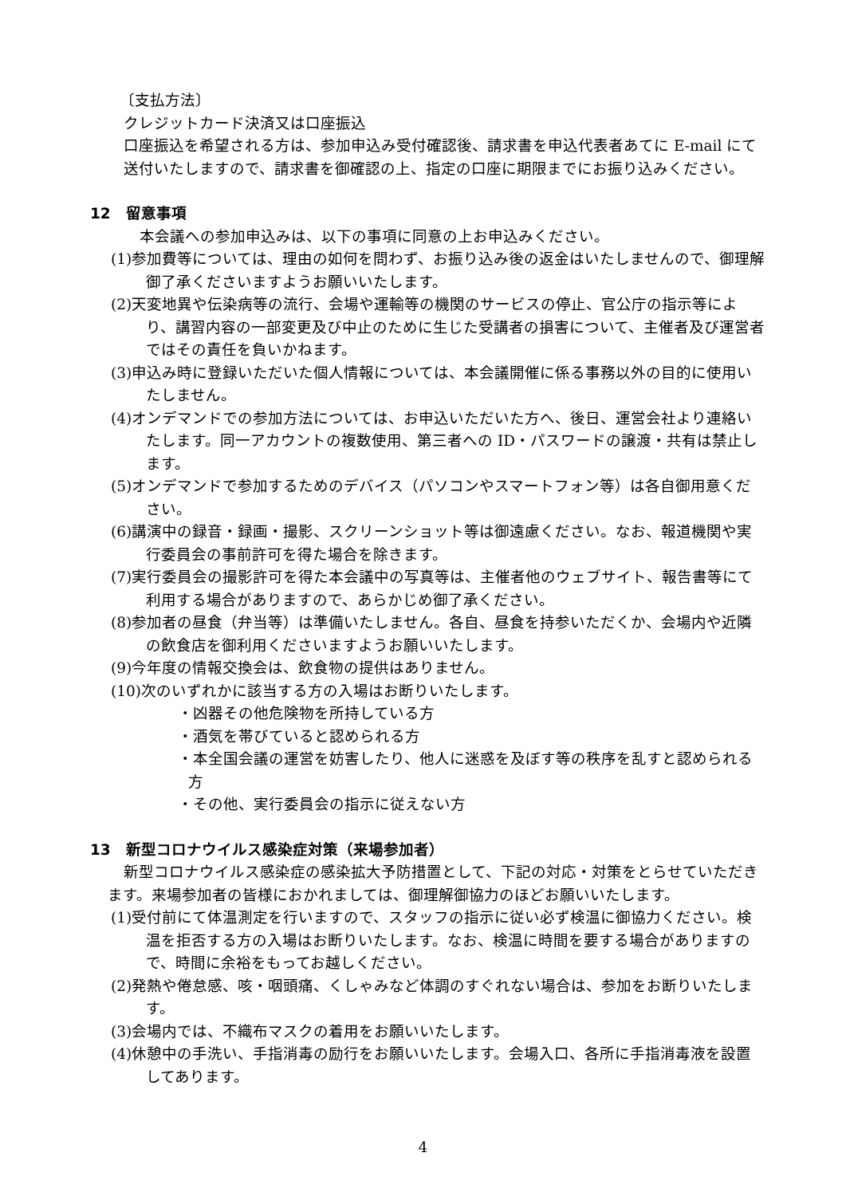〔支払方法〕
クレジットカード決済又は口座振込
口座振込を希望される方は、参加申込み受付確認後、請求書を申込代表者あてに E-mail にて送付いたしますので、請求書を御確認の上、指定の口座に期限までにお振り込みください。
12　留意事項
本会議への参加申込みは、以下の事項に同意の上お申込みください。
(1)参加費等については、理由の如何を問わず、お振り込み後の返金はいたしませんので、御理解御了承くださいますようお願いいたします。
(2)天変地異や伝染病等の流行、会場や運輸等の機関のサービスの停止、官公庁の指示等により、講習内容の一部変更及び中止のために生じた受講者の損害について、主催者及び運営者ではその責任を負いかねます。
(3)申込み時に登録いただいた個人情報については、本会議開催に係る事務以外の目的に使用いたしません。
(4)オンデマンドでの参加方法については、お申込いただいた方へ、後日、運営会社より連絡いたします。同一アカウントの複数使用、第三者への ID・パスワードの譲渡・共有は禁止します。
(5)オンデマンドで参加するためのデバイス（パソコンやスマートフォン等）は各自御用意ください。
(6)講演中の録音・録画・撮影、スクリーンショット等は御遠慮ください。なお、報道機関や実行委員会の事前許可を得た場合を除きます。
(7)実行委員会の撮影許可を得た本会議中の写真等は、主催者他のウェブサイト、報告書等にて利用する場合がありますので、あらかじめ御了承ください。
(8)参加者の昼食（弁当等）は準備いたしません。各自、昼食を持参いただくか、会場内や近隣の飲食店を御利用くださいますようお願いいたします。
(9)今年度の情報交換会は、飲食物の提供はありません。
(10)次のいずれかに該当する方の入場はお断りいたします。
・凶器その他危険物を所持している方
・酒気を帯びていると認められる方
・本全国会議の運営を妨害したり、他人に迷惑を及ぼす等の秩序を乱すと認められる方
・その他、実行委員会の指示に従えない方
13　新型コロナウイルス感染症対策（来場参加者）
新型コロナウイルス感染症の感染拡大予防措置として、下記の対応・対策をとらせていただきます。来場参加者の皆様におかれましては、御理解御協力のほどお願いいたします。
(1)受付前にて体温測定を行いますので、スタッフの指示に従い必ず検温に御協力ください。検温を拒否する方の入場はお断りいたします。なお、検温に時間を要する場合がありますので、時間に余裕をもってお越しください。
(2)発熱や倦怠感、咳・咽頭痛、くしゃみなど体調のすぐれない場合は、参加をお断りいたします。
(3)会場内では、不織布マスクの着用をお願いいたします。
(4)休憩中の手洗い、手指消毒の励行をお願いいたします。会場入口、各所に手指消毒液を設置してあります。
4